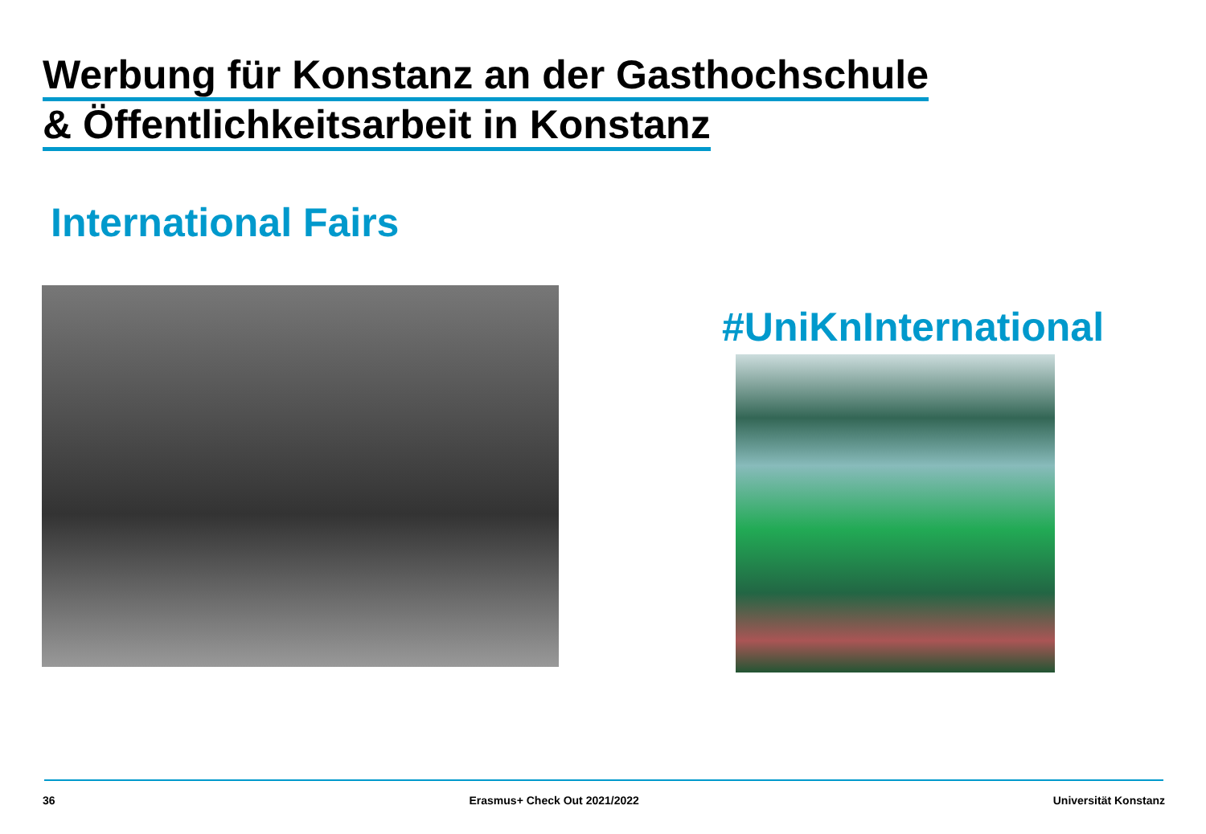Werbung für Konstanz an der Gasthochschule
& Öffentlichkeitsarbeit in Konstanz
International Fairs
#UniKnInternational
36 Erasmus+ Check Out 2021/2022 Universität Konstanz